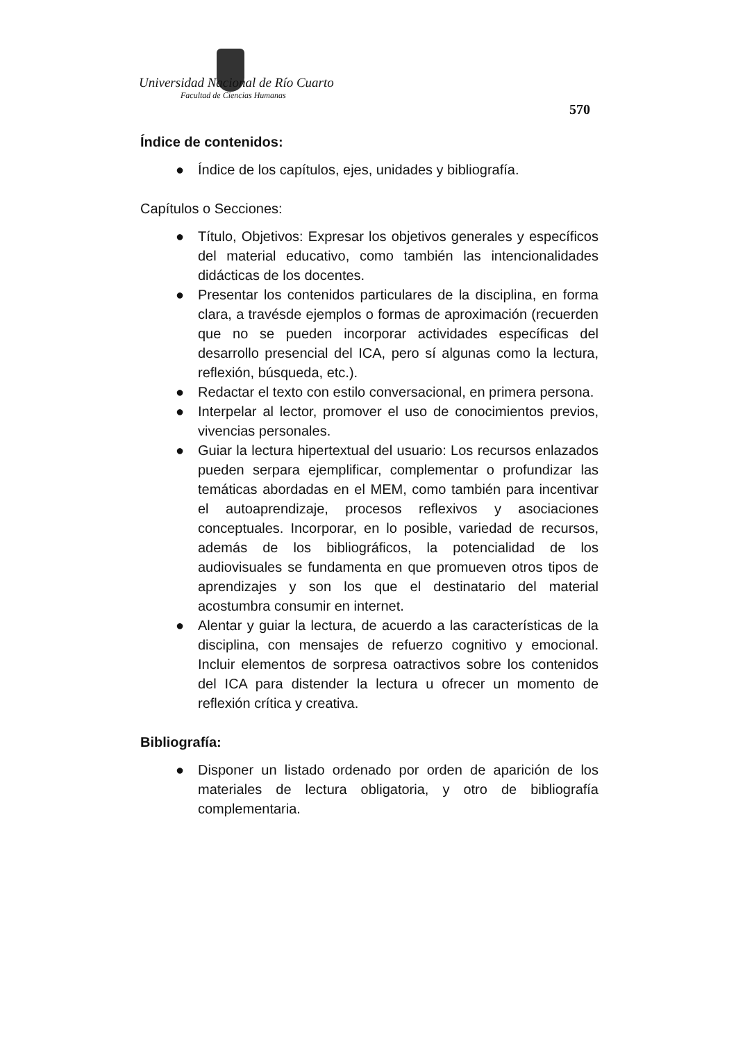Universidad Nacional de Río Cuarto
Facultad de Ciencias Humanas
570
Índice de contenidos:
● Índice de los capítulos, ejes, unidades y bibliografía.
Capítulos o Secciones:
● Título, Objetivos: Expresar los objetivos generales y específicos del material educativo, como también las intencionalidades didácticas de los docentes.
● Presentar los contenidos particulares de la disciplina, en forma clara, a travésde ejemplos o formas de aproximación (recuerden que no se pueden incorporar actividades específicas del desarrollo presencial del ICA, pero sí algunas como la lectura, reflexión, búsqueda, etc.).
● Redactar el texto con estilo conversacional, en primera persona.
● Interpelar al lector, promover el uso de conocimientos previos, vivencias personales.
● Guiar la lectura hipertextual del usuario: Los recursos enlazados pueden serpara ejemplificar, complementar o profundizar las temáticas abordadas en el MEM, como también para incentivar el autoaprendizaje, procesos reflexivos y asociaciones conceptuales. Incorporar, en lo posible, variedad de recursos, además de los bibliográficos, la potencialidad de los audiovisuales se fundamenta en que promueven otros tipos de aprendizajes y son los que el destinatario del material acostumbra consumir en internet.
● Alentar y guiar la lectura, de acuerdo a las características de la disciplina, con mensajes de refuerzo cognitivo y emocional. Incluir elementos de sorpresa oatractivos sobre los contenidos del ICA para distender la lectura u ofrecer un momento de reflexión crítica y creativa.
Bibliografía:
● Disponer un listado ordenado por orden de aparición de los materiales de lectura obligatoria, y otro de bibliografía complementaria.